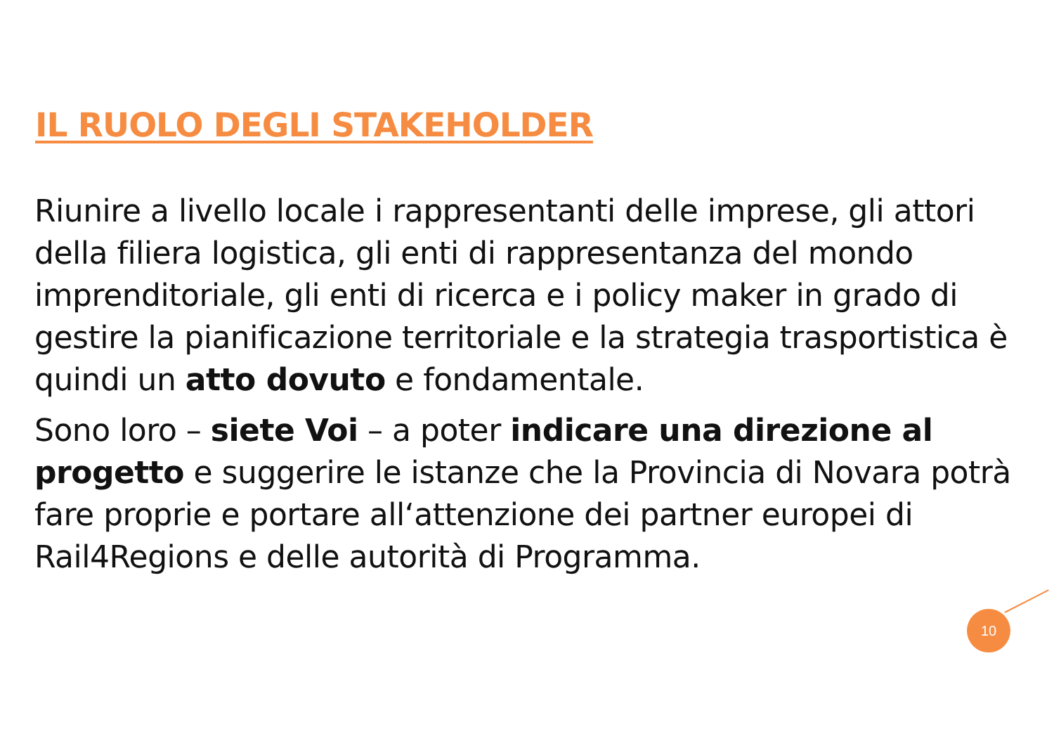IL RUOLO DEGLI STAKEHOLDER
Riunire a livello locale i rappresentanti delle imprese, gli attori della filiera logistica, gli enti di rappresentanza del mondo imprenditoriale, gli enti di ricerca e i policy maker in grado di gestire la pianificazione territoriale e la strategia trasportistica è quindi un atto dovuto e fondamentale.
Sono loro – siete Voi – a poter indicare una direzione al progetto e suggerire le istanze che la Provincia di Novara potrà fare proprie e portare all‘attenzione dei partner europei di Rail4Regions e delle autorità di Programma.
10